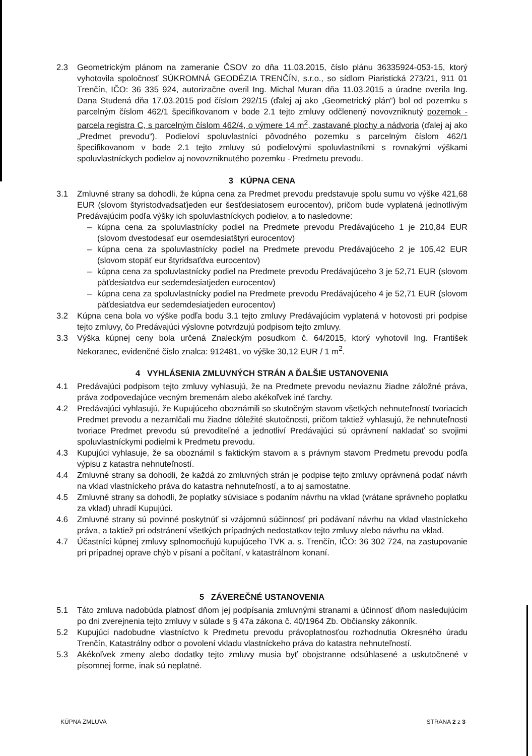2.3 Geometrickým plánom na zameranie ČSOV zo dňa 11.03.2015, číslo plánu 36335924-053-15, ktorý vyhotovila spoločnosť SÚKROMNÁ GEODÉZIA TRENČÍN, s.r.o., so sídlom Piaristická 273/21, 911 01 Trenčín, IČO: 36 335 924, autorizačne overil Ing. Michal Muran dňa 11.03.2015 a úradne overila Ing. Dana Studená dňa 17.03.2015 pod číslom 292/15 (ďalej aj ako „Geometrický plán“) bol od pozemku s parcelným číslom 462/1 špecifikovanom v bode 2.1 tejto zmluvy odčlenený novovzniknutý pozemok - parcela registra C, s parcelným číslom 462/4, o výmere 14 m<sup>2</sup>, zastavané plochy a nádvoria (ďalej aj ako „Predmet prevodu“). Podieloví spoluvlastníci pôvodného pozemku s parcelným číslom 462/1 špecifikovanom v bode 2.1 tejto zmluvy sú podielovými spoluvlastníkmi s rovnakými výškami spoluvlastníckych podielov aj novovzniknutého pozemku - Predmetu prevodu.
3 KÚPNA CENA
3.1 Zmluvné strany sa dohodli, že kúpna cena za Predmet prevodu predstavuje spolu sumu vo výške 421,68 EUR (slovom štyristodvadsaťjeden eur šesťdesiatosem eurocentov), pričom bude vyplatená jednotlivým Predávajúcim podľa výšky ich spoluvlastníckych podielov, a to nasledovne:
– kúpna cena za spoluvlastnícky podiel na Predmete prevodu Predávajúceho 1 je 210,84 EUR (slovom dvestodesať eur osemdesiatštyri eurocentov)
– kúpna cena za spoluvlastnícky podiel na Predmete prevodu Predávajúceho 2 je 105,42 EUR (slovom stopäť eur štyridsaťdva eurocentov)
– kúpna cena za spoluvlastnícky podiel na Predmete prevodu Predávajúceho 3 je 52,71 EUR (slovom päťdesiatdva eur sedemdesiatjeden eurocentov)
– kúpna cena za spoluvlastnícky podiel na Predmete prevodu Predávajúceho 4 je 52,71 EUR (slovom päťdesiatdva eur sedemdesiatjeden eurocentov)
3.2 Kúpna cena bola vo výške podľa bodu 3.1 tejto zmluvy Predávajúcim vyplatená v hotovosti pri podpise tejto zmluvy, čo Predávajúci výslovne potvrdzujú podpisom tejto zmluvy.
3.3 Výška kúpnej ceny bola určená Znaleckým posudkom č. 64/2015, ktorý vyhotovil Ing. František Nekoranec, evidenčné číslo znalca: 912481, vo výške 30,12 EUR / 1 m<sup>2</sup>.
4 VYHLÁSENIA ZMLUVNÝCH STRÁN A ĎALŠIE USTANOVENIA
4.1 Predávajúci podpisom tejto zmluvy vyhlasujú, že na Predmete prevodu neviaznu žiadne záložné práva, práva zodpovedajúce vecným bremenám alebo akékoľvek iné ťarchy.
4.2 Predávajúci vyhlasujú, že Kupujúceho oboznámili so skutočným stavom všetkých nehnuteľností tvoriacich Predmet prevodu a nezamlčali mu žiadne dôležité skutočnosti, pričom taktiež vyhlasujú, že nehnuteľnosti tvoriace Predmet prevodu sú prevoditeľné a jednotliví Predávajúci sú oprávnení nakladať so svojimi spoluvlastníckymi podielmi k Predmetu prevodu.
4.3 Kupujúci vyhlasuje, že sa oboznámil s faktickým stavom a s právnym stavom Predmetu prevodu podľa výpisu z katastra nehnuteľností.
4.4 Zmluvné strany sa dohodli, že každá zo zmluvných strán je podpise tejto zmluvy oprávnená podať návrh na vklad vlastníckeho práva do katastra nehnuteľností, a to aj samostatne.
4.5 Zmluvné strany sa dohodli, že poplatky súvisiace s podaním návrhu na vklad (vrátane správneho poplatku za vklad) uhradí Kupujúci.
4.6 Zmluvné strany sú povinné poskytnúť si vzájomnú súčinnosť pri podávaní návrhu na vklad vlastníckeho práva, a taktiež pri odstránení všetkých prípadných nedostatkov tejto zmluvy alebo návrhu na vklad.
4.7 Účastníci kúpnej zmluvy splnomocňujú kupujúceho TVK a. s. Trenčín, IČO: 36 302 724, na zastupovanie pri prípadnej oprave chýb v písaní a počítaní, v katastrálnom konaní.
5 ZÁVEREČNÉ USTANOVENIA
5.1 Táto zmluva nadobúda platnosť dňom jej podpísania zmluvnými stranami a účinnosť dňom nasledujúcim po dni zverejnenia tejto zmluvy v súlade s § 47a zákona č. 40/1964 Zb. Občiansky zákonník.
5.2 Kupujúci nadobudne vlastníctvo k Predmetu prevodu právoplatnosťou rozhodnutia Okresného úradu Trenčín, Katastrálny odbor o povolení vkladu vlastníckeho práva do katastra nehnuteľností.
5.3 Akékoľvek zmeny alebo dodatky tejto zmluvy musia byť obojstranne odsúhlasené a uskutočnené v písomnej forme, inak sú neplatné.
KÚPNA ZMLUVA STRANA 2 z 3